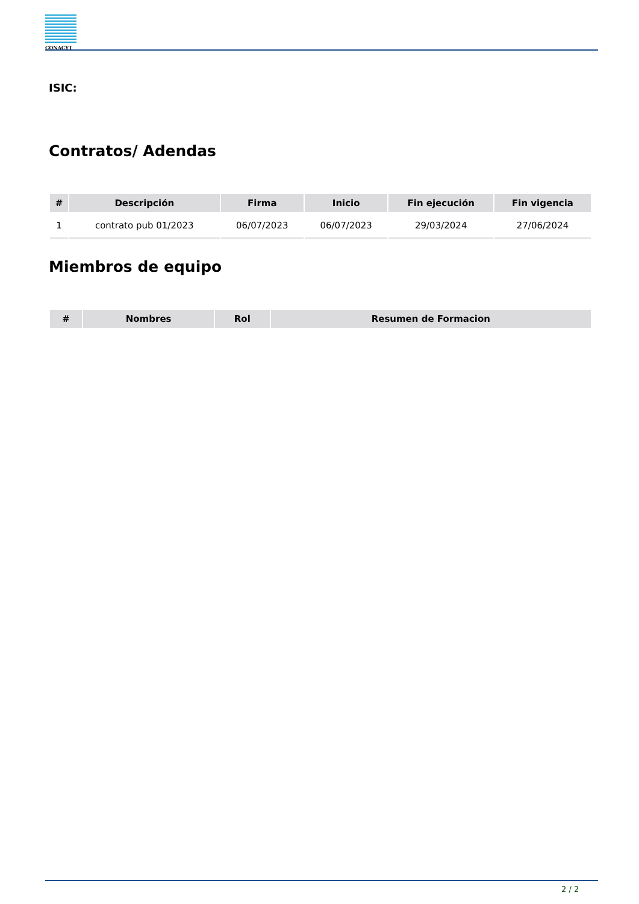CONACYT
ISIC:
Contratos/ Adendas
| # | Descripción | Firma | Inicio | Fin ejecución | Fin vigencia |
| --- | --- | --- | --- | --- | --- |
| 1 | contrato pub 01/2023 | 06/07/2023 | 06/07/2023 | 29/03/2024 | 27/06/2024 |
Miembros de equipo
| # | Nombres | Rol | Resumen de Formacion |
| --- | --- | --- | --- |
2 / 2